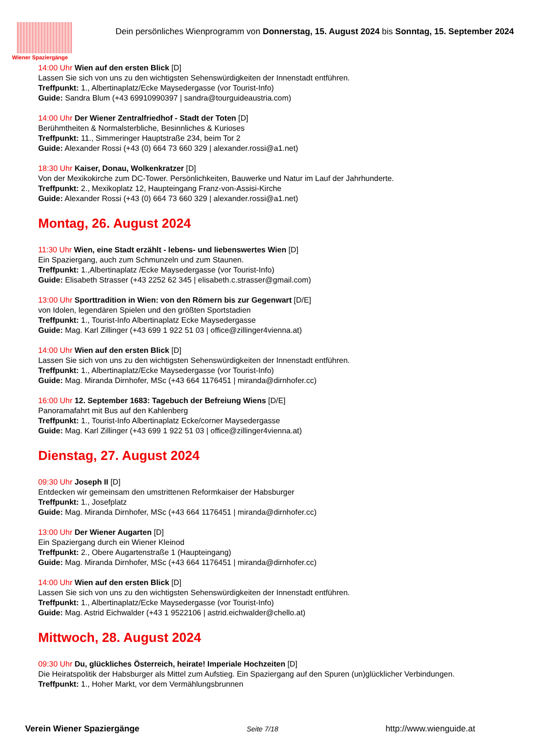Wiener Spaziergänge
Dein persönliches Wienprogramm von Donnerstag, 15. August 2024 bis Sonntag, 15. September 2024
14:00 Uhr Wien auf den ersten Blick [D]
Lassen Sie sich von uns zu den wichtigsten Sehenswürdigkeiten der Innenstadt entführen.
Treffpunkt: 1., Albertinaplatz/Ecke Maysedergasse (vor Tourist-Info)
Guide: Sandra Blum (+43 69910990397 | sandra@tourguideaustria.com)
14:00 Uhr Der Wiener Zentralfriedhof - Stadt der Toten [D]
Berühmtheiten & Normalsterbliche, Besinnliches & Kurioses
Treffpunkt: 11., Simmeringer Hauptstraße 234, beim Tor 2
Guide: Alexander Rossi (+43 (0) 664 73 660 329 | alexander.rossi@a1.net)
18:30 Uhr Kaiser, Donau, Wolkenkratzer [D]
Von der Mexikokirche zum DC-Tower. Persönlichkeiten, Bauwerke und Natur im Lauf der Jahrhunderte.
Treffpunkt: 2., Mexikoplatz 12, Haupteingang Franz-von-Assisi-Kirche
Guide: Alexander Rossi (+43 (0) 664 73 660 329 | alexander.rossi@a1.net)
Montag, 26. August 2024
11:30 Uhr Wien, eine Stadt erzählt - lebens- und liebenswertes Wien [D]
Ein Spaziergang, auch zum Schmunzeln und zum Staunen.
Treffpunkt: 1.,Albertinaplatz /Ecke Maysedergasse (vor Tourist-Info)
Guide: Elisabeth Strasser (+43 2252 62 345 | elisabeth.c.strasser@gmail.com)
13:00 Uhr Sporttradition in Wien: von den Römern bis zur Gegenwart [D/E]
von Idolen, legendären Spielen und den größten Sportstadien
Treffpunkt: 1., Tourist-Info Albertinaplatz Ecke Maysedergasse
Guide: Mag. Karl Zillinger (+43 699 1 922 51 03 | office@zillinger4vienna.at)
14:00 Uhr Wien auf den ersten Blick [D]
Lassen Sie sich von uns zu den wichtigsten Sehenswürdigkeiten der Innenstadt entführen.
Treffpunkt: 1., Albertinaplatz/Ecke Maysedergasse (vor Tourist-Info)
Guide: Mag. Miranda Dirnhofer, MSc (+43 664 1176451 | miranda@dirnhofer.cc)
16:00 Uhr 12. September 1683: Tagebuch der Befreiung Wiens [D/E]
Panoramafahrt mit Bus auf den Kahlenberg
Treffpunkt: 1., Tourist-Info Albertinaplatz Ecke/corner Maysedergasse
Guide: Mag. Karl Zillinger (+43 699 1 922 51 03 | office@zillinger4vienna.at)
Dienstag, 27. August 2024
09:30 Uhr Joseph II [D]
Entdecken wir gemeinsam den umstrittenen Reformkaiser der Habsburger
Treffpunkt: 1., Josefplatz
Guide: Mag. Miranda Dirnhofer, MSc (+43 664 1176451 | miranda@dirnhofer.cc)
13:00 Uhr Der Wiener Augarten [D]
Ein Spaziergang durch ein Wiener Kleinod
Treffpunkt: 2., Obere Augartenstraße 1 (Haupteingang)
Guide: Mag. Miranda Dirnhofer, MSc (+43 664 1176451 | miranda@dirnhofer.cc)
14:00 Uhr Wien auf den ersten Blick [D]
Lassen Sie sich von uns zu den wichtigsten Sehenswürdigkeiten der Innenstadt entführen.
Treffpunkt: 1., Albertinaplatz/Ecke Maysedergasse (vor Tourist-Info)
Guide: Mag. Astrid Eichwalder (+43 1 9522106 | astrid.eichwalder@chello.at)
Mittwoch, 28. August 2024
09:30 Uhr Du, glückliches Österreich, heirate! Imperiale Hochzeiten [D]
Die Heiratspolitik der Habsburger als Mittel zum Aufstieg. Ein Spaziergang auf den Spuren (un)glücklicher Verbindungen.
Treffpunkt: 1., Hoher Markt, vor dem Vermählungsbrunnen
Verein Wiener Spaziergänge Seite 7/18 http://www.wienguide.at